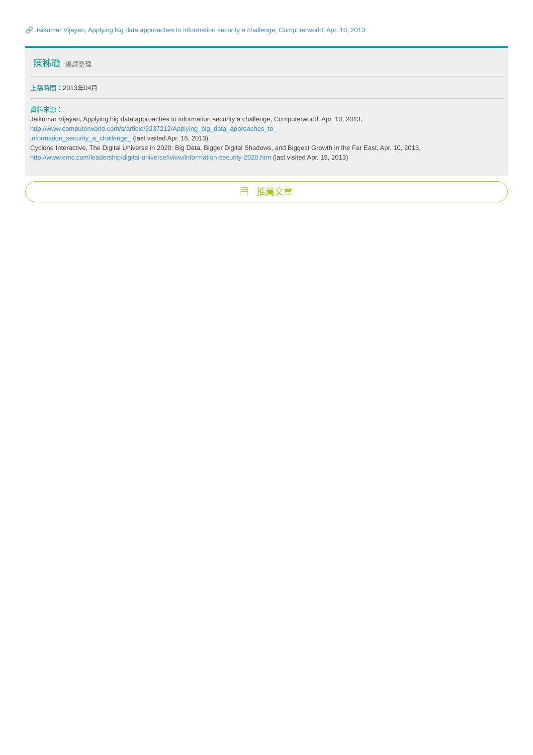🔗 Jaikumar Vijayan, Applying big data approaches to information security a challenge, Computerworld, Apr. 10, 2013
陳秭璇 編譯整理
上稿時間：2013年04月
資料來源：
Jaikumar Vijayan, Applying big data approaches to information security a challenge, Computerworld, Apr. 10, 2013,
http://www.computerworld.com/s/article/9237212/Applying_big_data_approaches_to_
information_security_a_challenge_ (last visited Apr. 15, 2013).
Cyclone Interactive, The Digital Universe in 2020: Big Data, Bigger Digital Shadows, and Biggest Growth in the Far East, Apr. 10, 2013,
http://www.emc.com/leadership/digital-universe/iview/information-security-2020.htm (last visited Apr. 15, 2013)
▤ 推薦文章